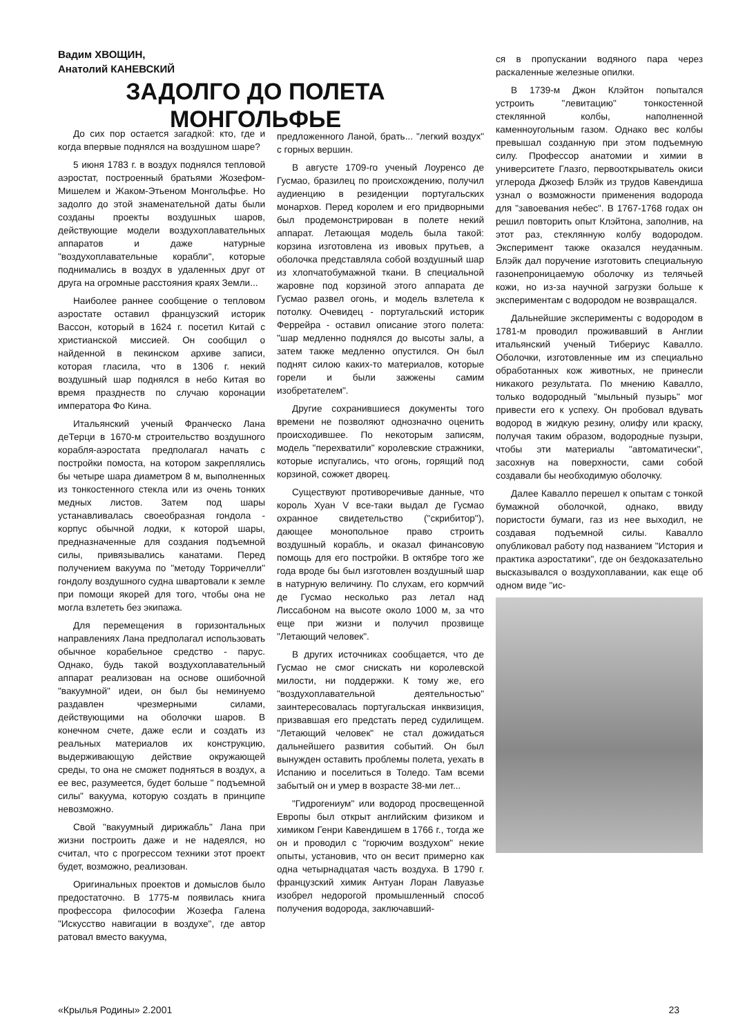Вадим ХВОЩИН,
Анатолий КАНЕВСКИЙ
ЗАДОЛГО ДО ПОЛЕТА МОНГОЛЬФЬЕ
До сих пор остается загадкой: кто, где и когда впервые поднялся на воздушном шаре?
5 июня 1783 г. в воздух поднялся тепловой аэростат, построенный братьями Жозефом-Мишелем и Жаком-Этьеном Монгольфье. Но задолго до этой знаменательной даты были созданы проекты воздушных шаров, действующие модели воздухоплавательных аппаратов и даже натурные "воздухоплавательные корабли", которые поднимались в воздух в удаленных друг от друга на огромные расстояния краях Земли...
Наиболее раннее сообщение о тепловом аэростате оставил французский историк Вассон, который в 1624 г. посетил Китай с христианской миссией. Он сообщил о найденной в пекинском архиве записи, которая гласила, что в 1306 г. некий воздушный шар поднялся в небо Китая во время празднеств по случаю коронации императора Фо Кина.
Итальянский ученый Франческо Лана деТерци в 1670-м строительство воздушного корабля-аэростата предполагал начать с постройки помоста, на котором закреплялись бы четыре шара диаметром 8 м, выполненных из тонкостенного стекла или из очень тонких медных листов. Затем под шары устанавливалась своеобразная гондола - корпус обычной лодки, к которой шары, предназначенные для создания подъемной силы, привязывались канатами. Перед получением вакуума по "методу Торричелли" гондолу воздушного судна швартовали к земле при помощи якорей для того, чтобы она не могла взлететь без экипажа.
Для перемещения в горизонтальных направлениях Лана предполагал использовать обычное корабельное средство - парус. Однако, будь такой воздухоплавательный аппарат реализован на основе ошибочной "вакуумной" идеи, он был бы неминуемо раздавлен чрезмерными силами, действующими на оболочки шаров. В конечном счете, даже если и создать из реальных материалов их конструкцию, выдерживающую действие окружающей среды, то она не сможет подняться в воздух, а ее вес, разумеется, будет больше " подъемной силы" вакуума, которую создать в принципе невозможно.
Свой "вакуумный дирижабль" Лана при жизни построить даже и не надеялся, но считал, что с прогрессом техники этот проект будет, возможно, реализован.
Оригинальных проектов и домыслов было предостаточно. В 1775-м появилась книга профессора философии Жозефа Галена "Искусство навигации в воздухе", где автор ратовал вместо вакуума,
предложенного Ланой, брать... "легкий воздух" с горных вершин.
В августе 1709-го ученый Лоуренсо де Гусмао, бразилец по происхождению, получил аудиенцию в резиденции португальских монархов. Перед королем и его придворными был продемонстрирован в полете некий аппарат. Летающая модель была такой: корзина изготовлена из ивовых прутьев, а оболочка представляла собой воздушный шар из хлопчатобумажной ткани. В специальной жаровне под корзиной этого аппарата де Гусмао развел огонь, и модель взлетела к потолку. Очевидец - португальский историк Феррейра - оставил описание этого полета: "шар медленно поднялся до высоты залы, а затем также медленно опустился. Он был поднят силою каких-то материалов, которые горели и были зажжены самим изобретателем".
Другие сохранившиеся документы того времени не позволяют однозначно оценить происходившее. По некоторым записям, модель "перехватили" королевские стражники, которые испугались, что огонь, горящий под корзиной, сожжет дворец.
Существуют противоречивые данные, что король Хуан V все-таки выдал де Гусмао охранное свидетельство ("скрибитор"), дающее монопольное право строить воздушный корабль, и оказал финансовую помощь для его постройки. В октябре того же года вроде бы был изготовлен воздушный шар в натурную величину. По слухам, его кормчий де Гусмао несколько раз летал над Лиссабоном на высоте около 1000 м, за что еще при жизни и получил прозвище "Летающий человек".
В других источниках сообщается, что де Гусмао не смог снискать ни королевской милости, ни поддержки. К тому же, его "воздухоплавательной деятельностью" заинтересовалась португальская инквизиция, призвавшая его предстать перед судилищем. "Летающий человек" не стал дожидаться дальнейшего развития событий. Он был вынужден оставить проблемы полета, уехать в Испанию и поселиться в Толедо. Там всеми забытый он и умер в возрасте 38-ми лет...
"Гидрогениум" или водород просвещенной Европы был открыт английским физиком и химиком Генри Кавендишем в 1766 г., тогда же он и проводил с "горючим воздухом" некие опыты, установив, что он весит примерно как одна четырнадцатая часть воздуха. В 1790 г. французский химик Антуан Лоран Лавуазье изобрел недорогой промышленный способ получения водорода, заключавший-
ся в пропускании водяного пара через раскаленные железные опилки.
В 1739-м Джон Клэйтон попытался устроить "левитацию" тонкостенной стеклянной колбы, наполненной каменноугольным газом. Однако вес колбы превышал созданную при этом подъемную силу. Профессор анатомии и химии в университете Глазго, первооткрыватель окиси углерода Джозеф Блэйк из трудов Кавендиша узнал о возможности применения водорода для "завоевания небес". В 1767-1768 годах он решил повторить опыт Клэйтона, заполнив, на этот раз, стеклянную колбу водородом. Эксперимент также оказался неудачным. Блэйк дал поручение изготовить специальную газонепроницаемую оболочку из телячьей кожи, но из-за научной загрузки больше к экспериментам с водородом не возвращался.
Дальнейшие эксперименты с водородом в 1781-м проводил проживавший в Англии итальянский ученый Тибериус Кавалло. Оболочки, изготовленные им из специально обработанных кож животных, не принесли никакого результата. По мнению Кавалло, только водородный "мыльный пузырь" мог привести его к успеху. Он пробовал вдувать водород в жидкую резину, олифу или краску, получая таким образом, водородные пузыри, чтобы эти материалы "автоматически", засохнув на поверхности, сами собой создавали бы необходимую оболочку.
Далее Кавалло перешел к опытам с тонкой бумажной оболочкой, однако, ввиду пористости бумаги, газ из нее выходил, не создавая подъемной силы. Кавалло опубликовал работу под названием "История и практика аэростатики", где он бездоказательно высказывался о воздухоплавании, как еще об одном виде "ис-
«Крылья Родины» 2.2001 23